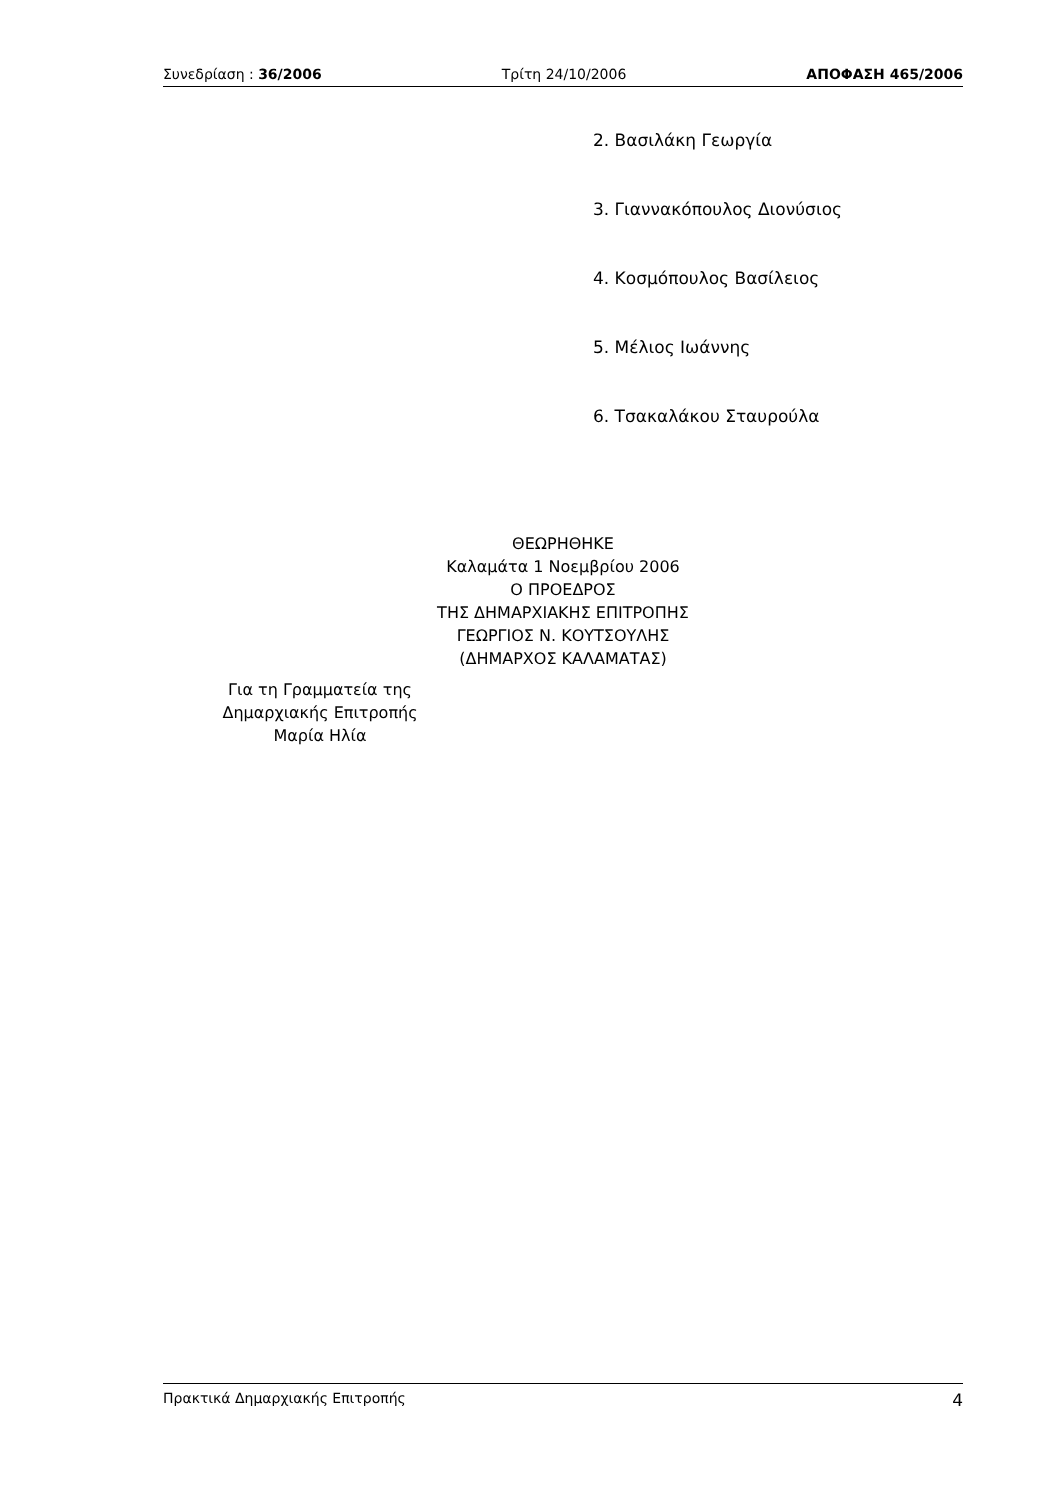Συνεδρίαση : 36/2006 Τρίτη 24/10/2006 ΑΠΟΦΑΣΗ 465/2006
2. Βασιλάκη Γεωργία
3. Γιαννακόπουλος Διονύσιος
4. Κοσμόπουλος Βασίλειος
5. Μέλιος Ιωάννης
6. Τσακαλάκου Σταυρούλα
ΘΕΩΡΗΘΗΚΕ
Καλαμάτα 1 Νοεμβρίου 2006
Ο ΠΡΟΕΔΡΟΣ
ΤΗΣ ΔΗΜΑΡΧΙΑΚΗΣ ΕΠΙΤΡΟΠΗΣ
ΓΕΩΡΓΙΟΣ Ν. ΚΟΥΤΣΟΥΛΗΣ
(ΔΗΜΑΡΧΟΣ ΚΑΛΑΜΑΤΑΣ)
Για τη Γραμματεία της
Δημαρχιακής Επιτροπής
Μαρία Ηλία
Πρακτικά Δημαρχιακής Επιτροπής 4